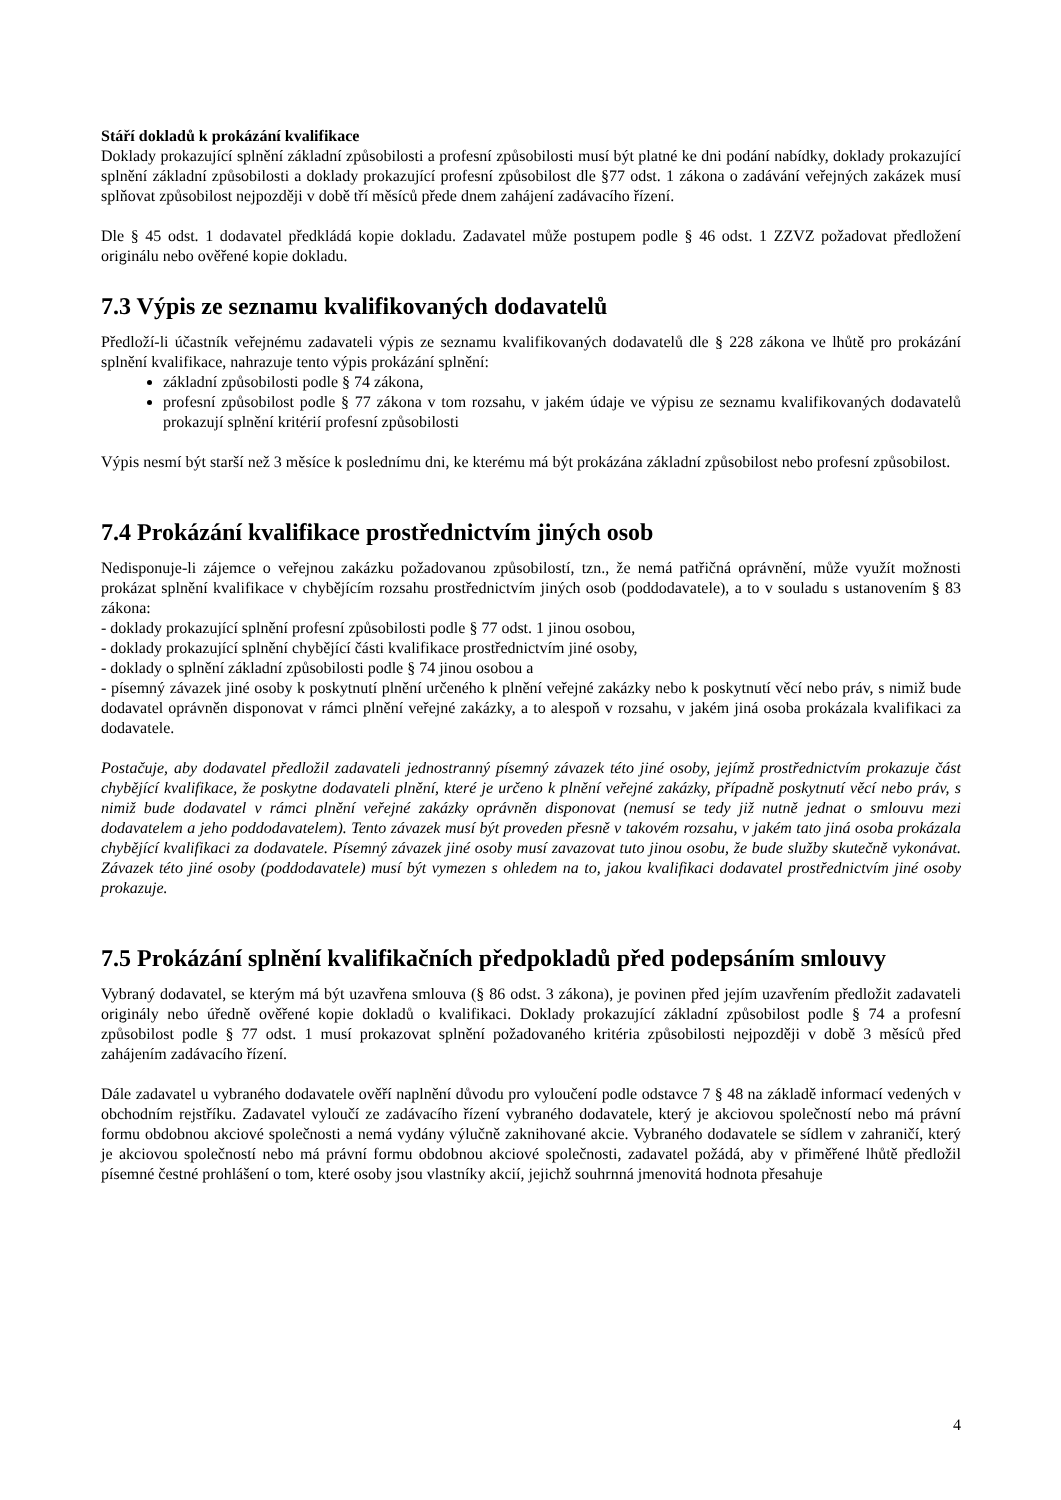Stáří dokladů k prokázání kvalifikace
Doklady prokazující splnění základní způsobilosti a profesní způsobilosti musí být platné ke dni podání nabídky, doklady prokazující splnění základní způsobilosti a doklady prokazující profesní způsobilost dle §77 odst. 1 zákona o zadávání veřejných zakázek musí splňovat způsobilost nejpozději v době tří měsíců přede dnem zahájení zadávacího řízení.
Dle § 45 odst. 1 dodavatel předkládá kopie dokladu. Zadavatel může postupem podle § 46 odst. 1 ZZVZ požadovat předložení originálu nebo ověřené kopie dokladu.
7.3 Výpis ze seznamu kvalifikovaných dodavatelů
Předloží-li účastník veřejnému zadavateli výpis ze seznamu kvalifikovaných dodavatelů dle § 228 zákona ve lhůtě pro prokázání splnění kvalifikace, nahrazuje tento výpis prokázání splnění:
základní způsobilosti podle § 74 zákona,
profesní způsobilost podle § 77 zákona v tom rozsahu, v jakém údaje ve výpisu ze seznamu kvalifikovaných dodavatelů prokazují splnění kritérií profesní způsobilosti
Výpis nesmí být starší než 3 měsíce k poslednímu dni, ke kterému má být prokázána základní způsobilost nebo profesní způsobilost.
7.4 Prokázání kvalifikace prostřednictvím jiných osob
Nedisponuje-li zájemce o veřejnou zakázku požadovanou způsobilostí, tzn., že nemá patřičná oprávnění, může využít možnosti prokázat splnění kvalifikace v chybějícím rozsahu prostřednictvím jiných osob (poddodavatele), a to v souladu s ustanovením § 83 zákona:
- doklady prokazující splnění profesní způsobilosti podle § 77 odst. 1 jinou osobou,
- doklady prokazující splnění chybějící části kvalifikace prostřednictvím jiné osoby,
- doklady o splnění základní způsobilosti podle § 74 jinou osobou a
- písemný závazek jiné osoby k poskytnutí plnění určeného k plnění veřejné zakázky nebo k poskytnutí věcí nebo práv, s nimiž bude dodavatel oprávněn disponovat v rámci plnění veřejné zakázky, a to alespoň v rozsahu, v jakém jiná osoba prokázala kvalifikaci za dodavatele.
Postačuje, aby dodavatel předložil zadavateli jednostranný písemný závazek této jiné osoby, jejímž prostřednictvím prokazuje část chybějící kvalifikace, že poskytne dodavateli plnění, které je určeno k plnění veřejné zakázky, případně poskytnutí věcí nebo práv, s nimiž bude dodavatel v rámci plnění veřejné zakázky oprávněn disponovat (nemusí se tedy již nutně jednat o smlouvu mezi dodavatelem a jeho poddodavatelem). Tento závazek musí být proveden přesně v takovém rozsahu, v jakém tato jiná osoba prokázala chybějící kvalifikaci za dodavatele. Písemný závazek jiné osoby musí zavazovat tuto jinou osobu, že bude služby skutečně vykonávat. Závazek této jiné osoby (poddodavatele) musí být vymezen s ohledem na to, jakou kvalifikaci dodavatel prostřednictvím jiné osoby prokazuje.
7.5 Prokázání splnění kvalifikačních předpokladů před podepsáním smlouvy
Vybraný dodavatel, se kterým má být uzavřena smlouva (§ 86 odst. 3 zákona), je povinen před jejím uzavřením předložit zadavateli originály nebo úředně ověřené kopie dokladů o kvalifikaci. Doklady prokazující základní způsobilost podle § 74 a profesní způsobilost podle § 77 odst. 1 musí prokazovat splnění požadovaného kritéria způsobilosti nejpozději v době 3 měsíců před zahájením zadávacího řízení.
Dále zadavatel u vybraného dodavatele ověří naplnění důvodu pro vyloučení podle odstavce 7 § 48 na základě informací vedených v obchodním rejstříku. Zadavatel vyloučí ze zadávacího řízení vybraného dodavatele, který je akciovou společností nebo má právní formu obdobnou akciové společnosti a nemá vydány výlučně zaknihované akcie. Vybraného dodavatele se sídlem v zahraničí, který je akciovou společností nebo má právní formu obdobnou akciové společnosti, zadavatel požádá, aby v přiměřené lhůtě předložil písemné čestné prohlášení o tom, které osoby jsou vlastníky akcií, jejichž souhrnná jmenovitá hodnota přesahuje
4